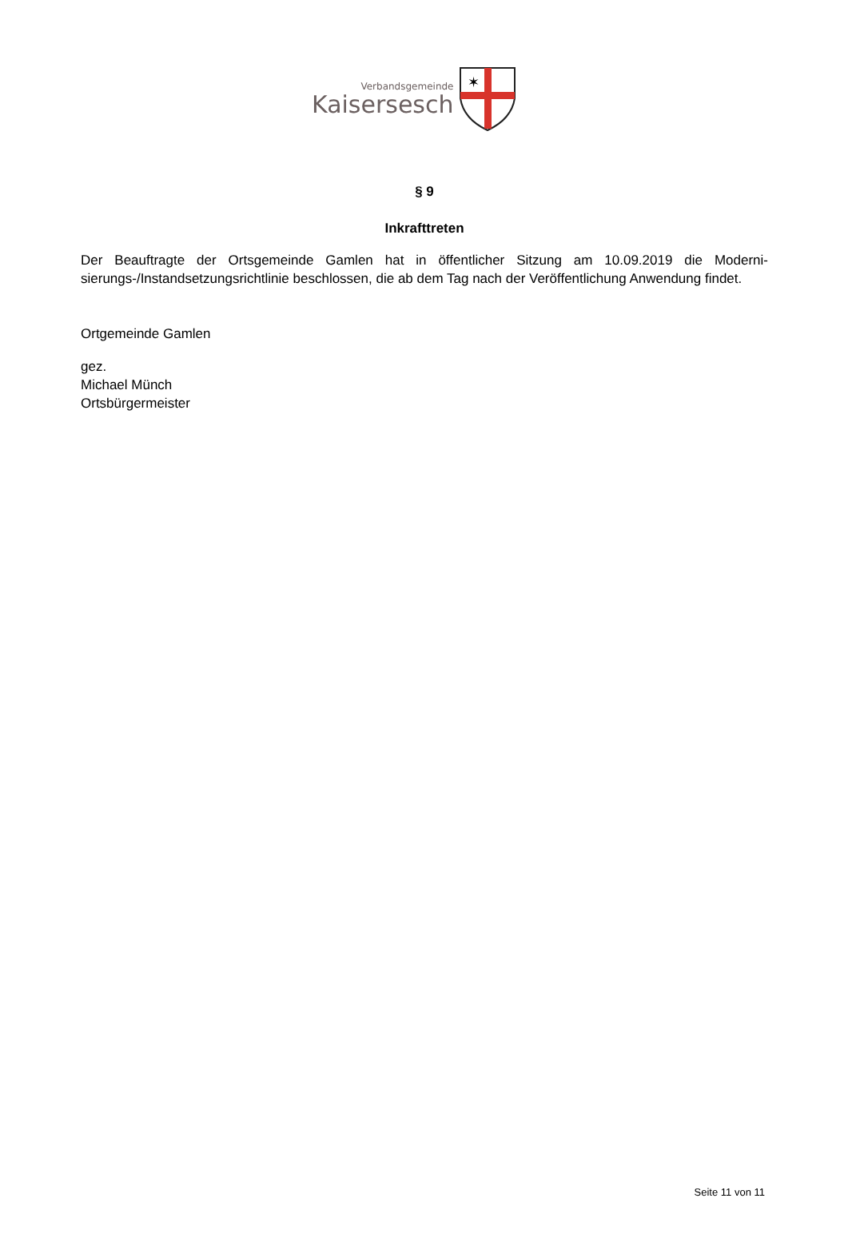Verbandsgemeinde
Kaisersesch
✶
§ 9
Inkrafttreten
Der Beauftragte der Ortsgemeinde Gamlen hat in öffentlicher Sitzung am 10.09.2019 die Moderni­sierungs-/Instandsetzungsrichtlinie beschlossen, die ab dem Tag nach der Veröffentlichung An­wendung findet.
Ortgemeinde Gamlen
gez.
Michael Münch
Ortsbürgermeister
Seite 11 von 11